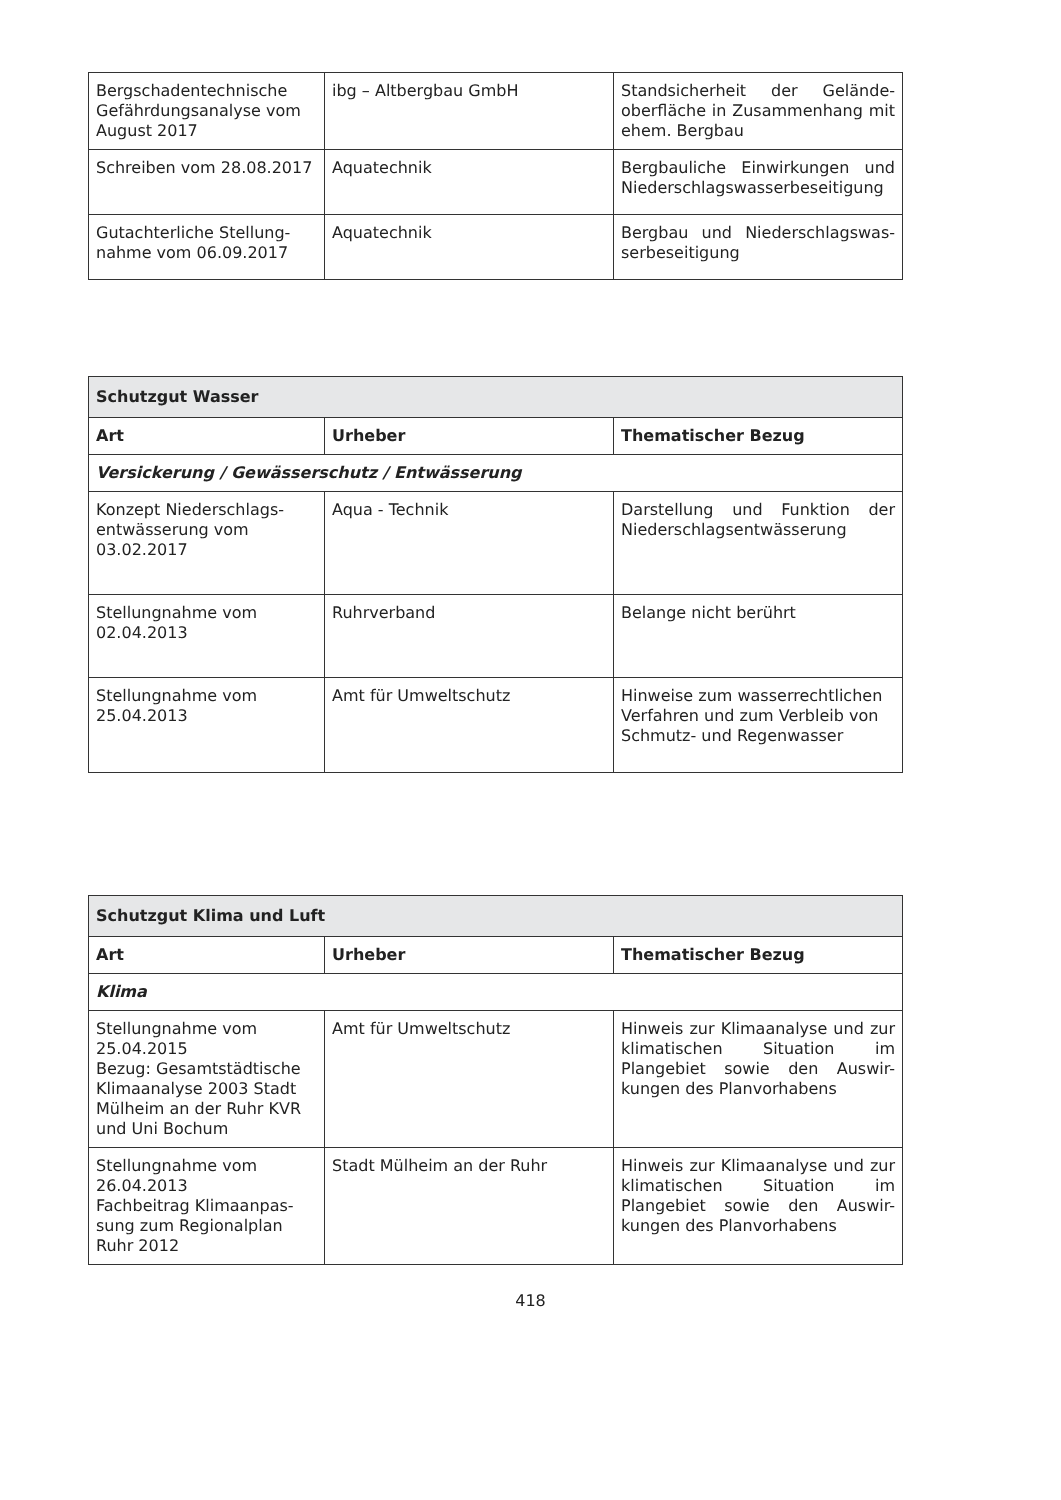| Bergschadentechnische Gefährdungsanalyse vom August 2017 | ibg – Altbergbau GmbH | Standsicherheit der Gelände-oberfläche in Zusammenhang mit ehem. Bergbau |
| Schreiben vom 28.08.2017 | Aquatechnik | Bergbauliche Einwirkungen und Niederschlagswasserbeseitigung |
| Gutachterliche Stellung-nahme vom 06.09.2017 | Aquatechnik | Bergbau und Niederschlagswas-serbeseitigung |
| Schutzgut Wasser | | |
| Art | Urheber | Thematischer Bezug |
| Versickerung / Gewässerschutz / Entwässerung | | |
| Konzept Niederschlags-entwässerung vom 03.02.2017 | Aqua - Technik | Darstellung und Funktion der Niederschlagsentwässerung |
| Stellungnahme vom 02.04.2013 | Ruhrverband | Belange nicht berührt |
| Stellungnahme vom 25.04.2013 | Amt für Umweltschutz | Hinweise zum wasserrechtlichen Verfahren und zum Verbleib von Schmutz- und Regenwasser |
| Schutzgut Klima und Luft | | |
| Art | Urheber | Thematischer Bezug |
| Klima | | |
| Stellungnahme vom 25.04.2015 Bezug: Gesamtstädtische Klimaanalyse 2003 Stadt Mülheim an der Ruhr KVR und Uni Bochum | Amt für Umweltschutz | Hinweis zur Klimaanalyse und zur klimatischen Situation im Plangebiet sowie den Auswir-kungen des Planvorhabens |
| Stellungnahme vom 26.04.2013 Fachbeitrag Klimaanpas-sung zum Regionalplan Ruhr 2012 | Stadt Mülheim an der Ruhr | Hinweis zur Klimaanalyse und zur klimatischen Situation im Plangebiet sowie den Auswir-kungen des Planvorhabens |
418